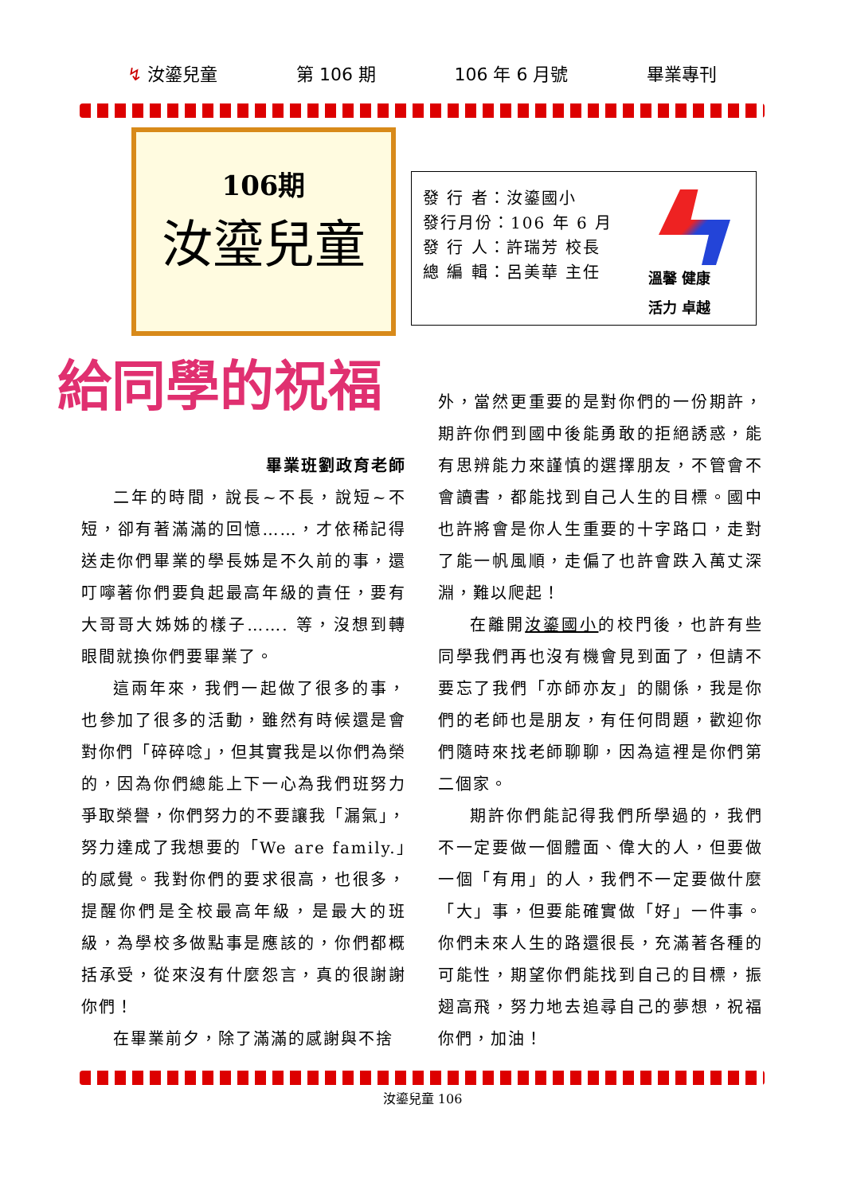↯ 汝鎏兒童 第 106 期 106 年 6 月號 畢業專刊
106期
汝瑬兒童
發 行 者：汝鎏國小
發行月份：106 年 6 月
發 行 人：許瑞芳 校長
總 編 輯：呂美華 主任
溫馨 健康
活力 卓越
給同學的祝福
畢業班劉政育老師
二年的時間，說長~不長，說短~不短，卻有著滿滿的回憶……，才依稀記得送走你們畢業的學長姊是不久前的事，還叮嚀著你們要負起最高年級的責任，要有大哥哥大姊姊的樣子……. 等，沒想到轉眼間就換你們要畢業了。
這兩年來，我們一起做了很多的事，也參加了很多的活動，雖然有時候還是會對你們「碎碎唸」，但其實我是以你們為榮的，因為你們總能上下一心為我們班努力爭取榮譽，你們努力的不要讓我「漏氣」，努力達成了我想要的「We are family.」的感覺。我對你們的要求很高，也很多，提醒你們是全校最高年級，是最大的班級，為學校多做點事是應該的，你們都概括承受，從來沒有什麼怨言，真的很謝謝你們！
在畢業前夕，除了滿滿的感謝與不捨
外，當然更重要的是對你們的一份期許，期許你們到國中後能勇敢的拒絕誘惑，能有思辨能力來謹慎的選擇朋友，不管會不會讀書，都能找到自己人生的目標。國中也許將會是你人生重要的十字路口，走對了能一帆風順，走偏了也許會跌入萬丈深淵，難以爬起！
在離開汝鎏國小的校門後，也許有些同學我們再也沒有機會見到面了，但請不要忘了我們「亦師亦友」的關係，我是你們的老師也是朋友，有任何問題，歡迎你們隨時來找老師聊聊，因為這裡是你們第二個家。
期許你們能記得我們所學過的，我們不一定要做一個體面、偉大的人，但要做一個「有用」的人，我們不一定要做什麼「大」事，但要能確實做「好」一件事。你們未來人生的路還很長，充滿著各種的可能性，期望你們能找到自己的目標，振翅高飛，努力地去追尋自己的夢想，祝福你們，加油！
汝鎏兒童 106